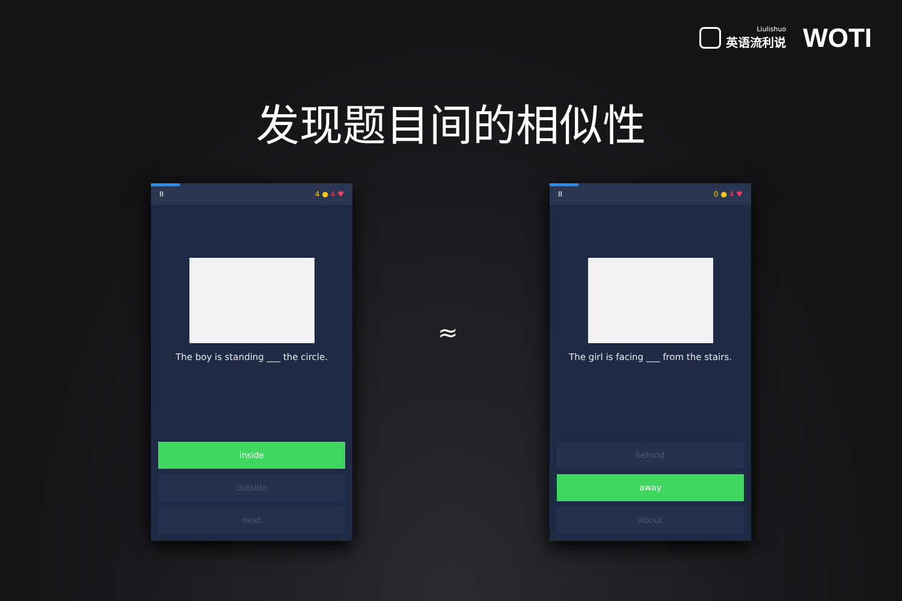Liulishuo
英语流利说
WOTI
发现题目间的相似性
II 4 ● 4 ♥
The boy is standing ___ the circle.
inside
outside
next
≈
II 0 ● 4 ♥
The girl is facing ___ from the stairs.
behind
away
about